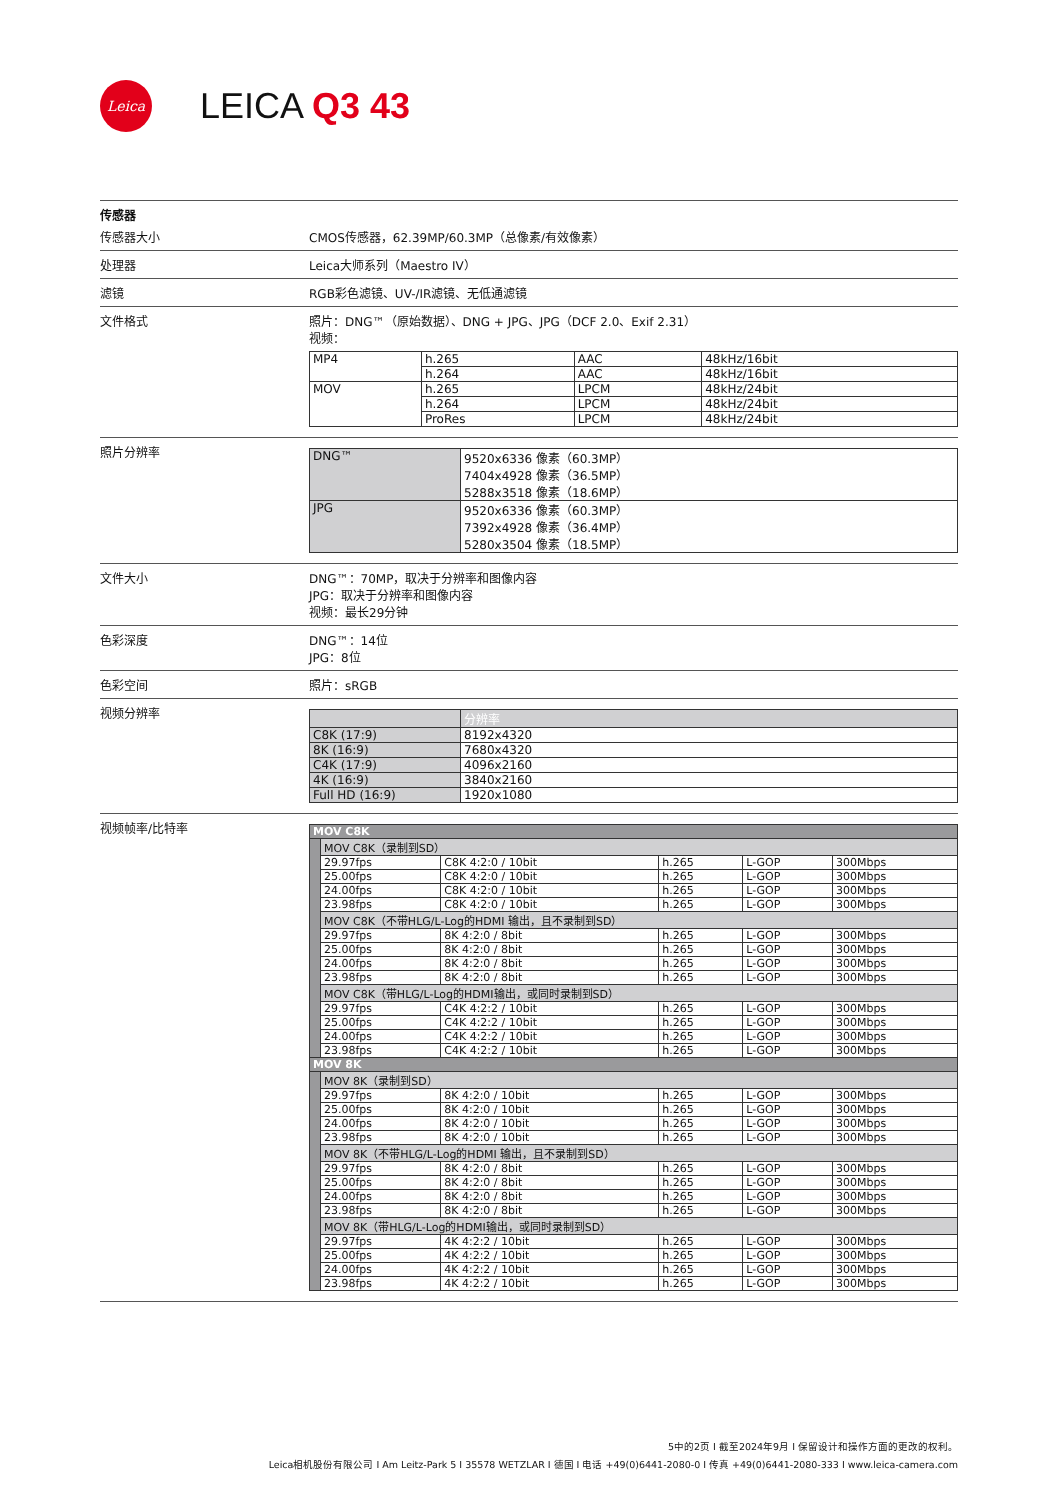Leica
LEICA Q3 43
传感器
传感器大小 CMOS传感器，62.39MP/60.3MP（总像素/有效像素）
处理器 Leica大师系列（Maestro IV）
滤镜 RGB彩色滤镜、UV-/IR滤镜、无低通滤镜
文件格式 照片：DNG™（原始数据）、DNG + JPG、JPG（DCF 2.0、Exif 2.31）
视频：
| MP4 | h.265 | AAC | 48kHz/16bit |
| | h.264 | AAC | 48kHz/16bit |
| MOV | h.265 | LPCM | 48kHz/24bit |
| | h.264 | LPCM | 48kHz/24bit |
| | ProRes | LPCM | 48kHz/24bit |
照片分辨率
| DNG™ | 9520x6336 像素（60.3MP） 7404x4928 像素（36.5MP） 5288x3518 像素（18.6MP） |
| JPG | 9520x6336 像素（60.3MP） 7392x4928 像素（36.4MP） 5280x3504 像素（18.5MP） |
文件大小 DNG™：70MP，取决于分辨率和图像内容
JPG：取决于分辨率和图像内容
视频：最长29分钟
色彩深度 DNG™：14位
JPG：8位
色彩空间 照片：sRGB
视频分辨率
| | 分辨率 |
| C8K (17:9) | 8192x4320 |
| 8K (16:9) | 7680x4320 |
| C4K (17:9) | 4096x2160 |
| 4K (16:9) | 3840x2160 |
| Full HD (16:9) | 1920x1080 |
视频帧率/比特率
| MOV C8K | | | | | |
| | MOV C8K（录制到SD） | | | | |
| | 29.97fps | C8K 4:2:0 / 10bit | h.265 | L-GOP | 300Mbps |
| | 25.00fps | C8K 4:2:0 / 10bit | h.265 | L-GOP | 300Mbps |
| | 24.00fps | C8K 4:2:0 / 10bit | h.265 | L-GOP | 300Mbps |
| | 23.98fps | C8K 4:2:0 / 10bit | h.265 | L-GOP | 300Mbps |
| | MOV C8K（不带HLG/L-Log的HDMI 输出，且不录制到SD） | | | | |
| | 29.97fps | 8K 4:2:0 / 8bit | h.265 | L-GOP | 300Mbps |
| | 25.00fps | 8K 4:2:0 / 8bit | h.265 | L-GOP | 300Mbps |
| | 24.00fps | 8K 4:2:0 / 8bit | h.265 | L-GOP | 300Mbps |
| | 23.98fps | 8K 4:2:0 / 8bit | h.265 | L-GOP | 300Mbps |
| | MOV C8K（带HLG/L-Log的HDMI输出，或同时录制到SD） | | | | |
| | 29.97fps | C4K 4:2:2 / 10bit | h.265 | L-GOP | 300Mbps |
| | 25.00fps | C4K 4:2:2 / 10bit | h.265 | L-GOP | 300Mbps |
| | 24.00fps | C4K 4:2:2 / 10bit | h.265 | L-GOP | 300Mbps |
| | 23.98fps | C4K 4:2:2 / 10bit | h.265 | L-GOP | 300Mbps |
| MOV 8K | | | | | |
| | MOV 8K（录制到SD） | | | | |
| | 29.97fps | 8K 4:2:0 / 10bit | h.265 | L-GOP | 300Mbps |
| | 25.00fps | 8K 4:2:0 / 10bit | h.265 | L-GOP | 300Mbps |
| | 24.00fps | 8K 4:2:0 / 10bit | h.265 | L-GOP | 300Mbps |
| | 23.98fps | 8K 4:2:0 / 10bit | h.265 | L-GOP | 300Mbps |
| | MOV 8K（不带HLG/L-Log的HDMI 输出，且不录制到SD） | | | | |
| | 29.97fps | 8K 4:2:0 / 8bit | h.265 | L-GOP | 300Mbps |
| | 25.00fps | 8K 4:2:0 / 8bit | h.265 | L-GOP | 300Mbps |
| | 24.00fps | 8K 4:2:0 / 8bit | h.265 | L-GOP | 300Mbps |
| | 23.98fps | 8K 4:2:0 / 8bit | h.265 | L-GOP | 300Mbps |
| | MOV 8K（带HLG/L-Log的HDMI输出，或同时录制到SD） | | | | |
| | 29.97fps | 4K 4:2:2 / 10bit | h.265 | L-GOP | 300Mbps |
| | 25.00fps | 4K 4:2:2 / 10bit | h.265 | L-GOP | 300Mbps |
| | 24.00fps | 4K 4:2:2 / 10bit | h.265 | L-GOP | 300Mbps |
| | 23.98fps | 4K 4:2:2 / 10bit | h.265 | L-GOP | 300Mbps |
5中的2页 I 截至2024年9月 I 保留设计和操作方面的更改的权利。
Leica相机股份有限公司 I Am Leitz-Park 5 I 35578 WETZLAR I 德国 I 电话 +49(0)6441-2080-0 I 传真 +49(0)6441-2080-333 I www.leica-camera.com